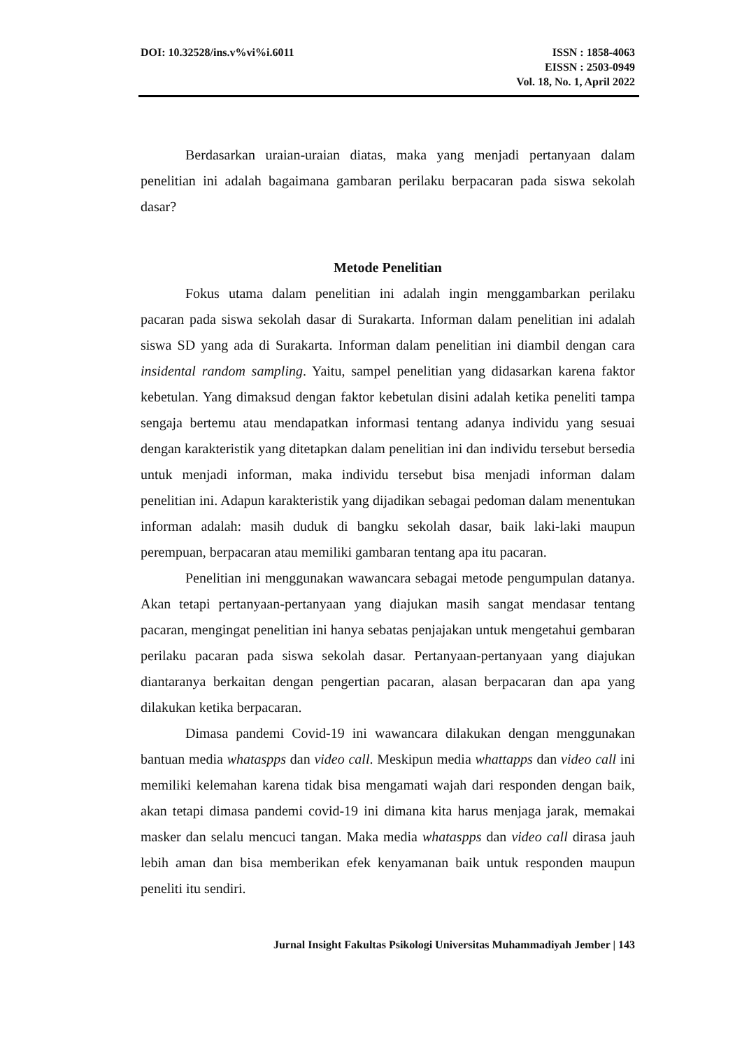DOI: 10.32528/ins.v%vi%i.6011 ISSN : 1858-4063
EISSN : 2503-0949
Vol. 18, No. 1, April 2022
Berdasarkan uraian-uraian diatas, maka yang menjadi pertanyaan dalam penelitian ini adalah bagaimana gambaran perilaku berpacaran pada siswa sekolah dasar?
Metode Penelitian
Fokus utama dalam penelitian ini adalah ingin menggambarkan perilaku pacaran pada siswa sekolah dasar di Surakarta. Informan dalam penelitian ini adalah siswa SD yang ada di Surakarta. Informan dalam penelitian ini diambil dengan cara insidental random sampling. Yaitu, sampel penelitian yang didasarkan karena faktor kebetulan. Yang dimaksud dengan faktor kebetulan disini adalah ketika peneliti tampa sengaja bertemu atau mendapatkan informasi tentang adanya individu yang sesuai dengan karakteristik yang ditetapkan dalam penelitian ini dan individu tersebut bersedia untuk menjadi informan, maka individu tersebut bisa menjadi informan dalam penelitian ini. Adapun karakteristik yang dijadikan sebagai pedoman dalam menentukan informan adalah: masih duduk di bangku sekolah dasar, baik laki-laki maupun perempuan, berpacaran atau memiliki gambaran tentang apa itu pacaran.
Penelitian ini menggunakan wawancara sebagai metode pengumpulan datanya. Akan tetapi pertanyaan-pertanyaan yang diajukan masih sangat mendasar tentang pacaran, mengingat penelitian ini hanya sebatas penjajakan untuk mengetahui gembaran perilaku pacaran pada siswa sekolah dasar. Pertanyaan-pertanyaan yang diajukan diantaranya berkaitan dengan pengertian pacaran, alasan berpacaran dan apa yang dilakukan ketika berpacaran.
Dimasa pandemi Covid-19 ini wawancara dilakukan dengan menggunakan bantuan media whataspps dan video call. Meskipun media whattapps dan video call ini memiliki kelemahan karena tidak bisa mengamati wajah dari responden dengan baik, akan tetapi dimasa pandemi covid-19 ini dimana kita harus menjaga jarak, memakai masker dan selalu mencuci tangan. Maka media whataspps dan video call dirasa jauh lebih aman dan bisa memberikan efek kenyamanan baik untuk responden maupun peneliti itu sendiri.
Jurnal Insight Fakultas Psikologi Universitas Muhammadiyah Jember | 143